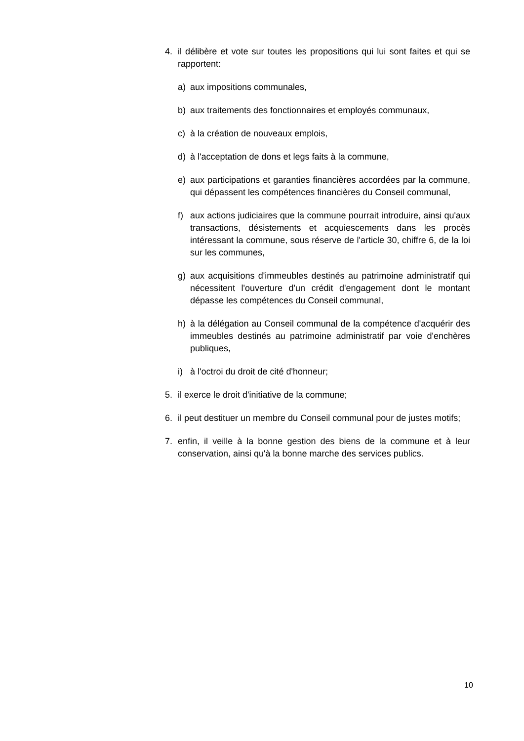4. il délibère et vote sur toutes les propositions qui lui sont faites et qui se rapportent:
a) aux impositions communales,
b) aux traitements des fonctionnaires et employés communaux,
c) à la création de nouveaux emplois,
d) à l'acceptation de dons et legs faits à la commune,
e) aux participations et garanties financières accordées par la commune, qui dépassent les compétences financières du Conseil communal,
f) aux actions judiciaires que la commune pourrait introduire, ainsi qu'aux transactions, désistements et acquiescements dans les procès intéressant la commune, sous réserve de l'article 30, chiffre 6, de la loi sur les communes,
g) aux acquisitions d'immeubles destinés au patrimoine administratif qui nécessitent l'ouverture d'un crédit d'engagement dont le montant dépasse les compétences du Conseil communal,
h) à la délégation au Conseil communal de la compétence d'acquérir des immeubles destinés au patrimoine administratif par voie d'enchères publiques,
i) à l'octroi du droit de cité d'honneur;
5. il exerce le droit d'initiative de la commune;
6. il peut destituer un membre du Conseil communal pour de justes motifs;
7. enfin, il veille à la bonne gestion des biens de la commune et à leur conservation, ainsi qu'à la bonne marche des services publics.
10